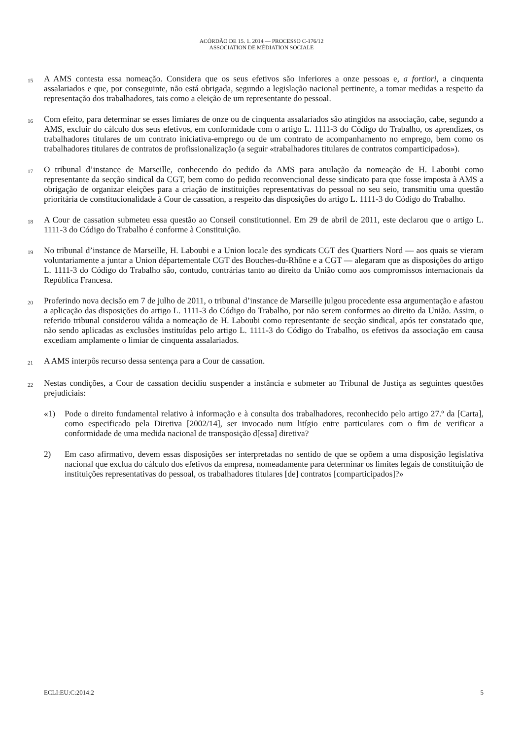ACÓRDÃO DE 15. 1. 2014 — PROCESSO C-176/12
ASSOCIATION DE MÉDIATION SOCIALE
15
A AMS contesta essa nomeação. Considera que os seus efetivos são inferiores a onze pessoas e, a fortiori, a cinquenta assalariados e que, por conseguinte, não está obrigada, segundo a legislação nacional pertinente, a tomar medidas a respeito da representação dos trabalhadores, tais como a eleição de um representante do pessoal.
16
Com efeito, para determinar se esses limiares de onze ou de cinquenta assalariados são atingidos na associação, cabe, segundo a AMS, excluir do cálculo dos seus efetivos, em conformidade com o artigo L. 1111-3 do Código do Trabalho, os aprendizes, os trabalhadores titulares de um contrato iniciativa-emprego ou de um contrato de acompanhamento no emprego, bem como os trabalhadores titulares de contratos de profissionalização (a seguir «trabalhadores titulares de contratos comparticipados»).
17
O tribunal d’instance de Marseille, conhecendo do pedido da AMS para anulação da nomeação de H. Laboubi como representante da secção sindical da CGT, bem como do pedido reconvencional desse sindicato para que fosse imposta à AMS a obrigação de organizar eleições para a criação de instituições representativas do pessoal no seu seio, transmitiu uma questão prioritária de constitucionalidade à Cour de cassation, a respeito das disposições do artigo L. 1111-3 do Código do Trabalho.
18
A Cour de cassation submeteu essa questão ao Conseil constitutionnel. Em 29 de abril de 2011, este declarou que o artigo L. 1111-3 do Código do Trabalho é conforme à Constituição.
19
No tribunal d’instance de Marseille, H. Laboubi e a Union locale des syndicats CGT des Quartiers Nord — aos quais se vieram voluntariamente a juntar a Union départementale CGT des Bouches-du-Rhône e a CGT — alegaram que as disposições do artigo L. 1111-3 do Código do Trabalho são, contudo, contrárias tanto ao direito da União como aos compromissos internacionais da República Francesa.
20
Proferindo nova decisão em 7 de julho de 2011, o tribunal d’instance de Marseille julgou procedente essa argumentação e afastou a aplicação das disposições do artigo L. 1111-3 do Código do Trabalho, por não serem conformes ao direito da União. Assim, o referido tribunal considerou válida a nomeação de H. Laboubi como representante de secção sindical, após ter constatado que, não sendo aplicadas as exclusões instituídas pelo artigo L. 1111-3 do Código do Trabalho, os efetivos da associação em causa excediam amplamente o limiar de cinquenta assalariados.
21
A AMS interpôs recurso dessa sentença para a Cour de cassation.
22
Nestas condições, a Cour de cassation decidiu suspender a instância e submeter ao Tribunal de Justiça as seguintes questões prejudiciais:
«1) Pode o direito fundamental relativo à informação e à consulta dos trabalhadores, reconhecido pelo artigo 27.º da [Carta], como especificado pela Diretiva [2002/14], ser invocado num litígio entre particulares com o fim de verificar a conformidade de uma medida nacional de transposição d[essa] diretiva?
2) Em caso afirmativo, devem essas disposições ser interpretadas no sentido de que se opõem a uma disposição legislativa nacional que exclua do cálculo dos efetivos da empresa, nomeadamente para determinar os limites legais de constituição de instituições representativas do pessoal, os trabalhadores titulares [de] contratos [comparticipados]?»
ECLI:EU:C:2014:2 5